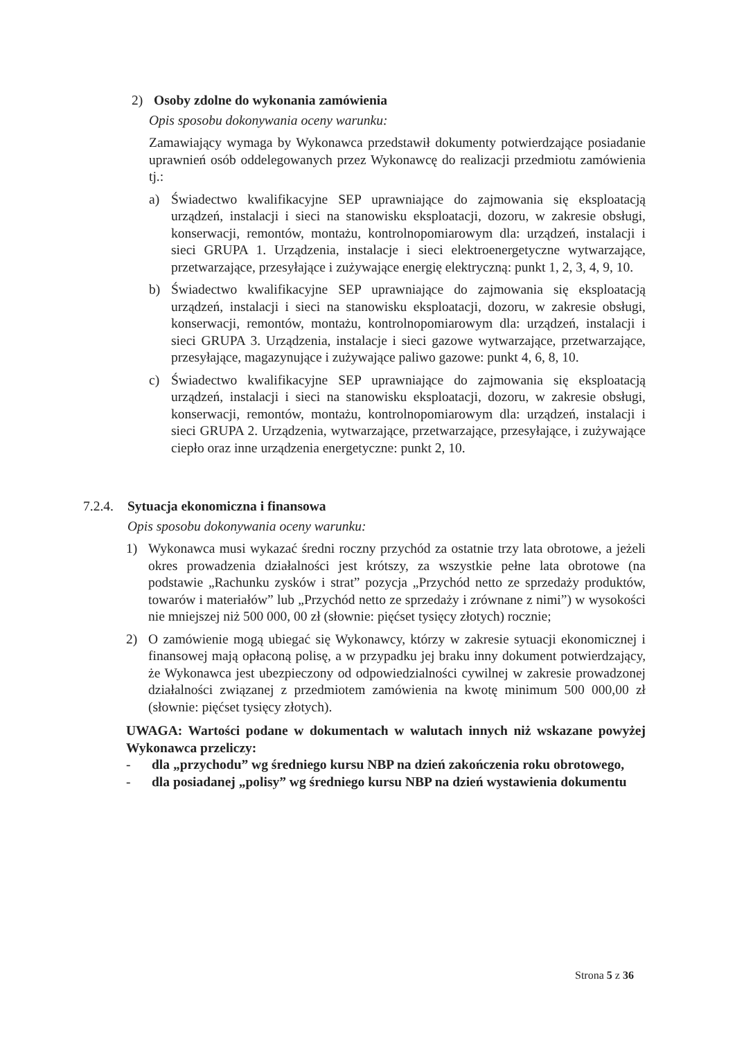2) Osoby zdolne do wykonania zamówienia
Opis sposobu dokonywania oceny warunku:
Zamawiający wymaga by Wykonawca przedstawił dokumenty potwierdzające posiadanie uprawnień osób oddelegowanych przez Wykonawcę do realizacji przedmiotu zamówienia tj.:
a) Świadectwo kwalifikacyjne SEP uprawniające do zajmowania się eksploatacją urządzeń, instalacji i sieci na stanowisku eksploatacji, dozoru, w zakresie obsługi, konserwacji, remontów, montażu, kontrolnopomiarowym dla: urządzeń, instalacji i sieci GRUPA 1. Urządzenia, instalacje i sieci elektroenergetyczne wytwarzające, przetwarzające, przesyłające i zużywające energię elektryczną: punkt 1, 2, 3, 4, 9, 10.
b) Świadectwo kwalifikacyjne SEP uprawniające do zajmowania się eksploatacją urządzeń, instalacji i sieci na stanowisku eksploatacji, dozoru, w zakresie obsługi, konserwacji, remontów, montażu, kontrolnopomiarowym dla: urządzeń, instalacji i sieci GRUPA 3. Urządzenia, instalacje i sieci gazowe wytwarzające, przetwarzające, przesyłające, magazynujące i zużywające paliwo gazowe: punkt 4, 6, 8, 10.
c) Świadectwo kwalifikacyjne SEP uprawniające do zajmowania się eksploatacją urządzeń, instalacji i sieci na stanowisku eksploatacji, dozoru, w zakresie obsługi, konserwacji, remontów, montażu, kontrolnopomiarowym dla: urządzeń, instalacji i sieci GRUPA 2. Urządzenia, wytwarzające, przetwarzające, przesyłające, i zużywające ciepło oraz inne urządzenia energetyczne: punkt 2, 10.
7.2.4.
Sytuacja ekonomiczna i finansowa
Opis sposobu dokonywania oceny warunku:
1) Wykonawca musi wykazać średni roczny przychód za ostatnie trzy lata obrotowe, a jeżeli okres prowadzenia działalności jest krótszy, za wszystkie pełne lata obrotowe (na podstawie „Rachunku zysków i strat” pozycja „Przychód netto ze sprzedaży produktów, towarów i materiałów” lub „Przychód netto ze sprzedaży i zrównane z nimi”) w wysokości nie mniejszej niż 500 000, 00 zł (słownie: pięćset tysięcy złotych) rocznie;
2) O zamówienie mogą ubiegać się Wykonawcy, którzy w zakresie sytuacji ekonomicznej i finansowej mają opłaconą polisę, a w przypadku jej braku inny dokument potwierdzający, że Wykonawca jest ubezpieczony od odpowiedzialności cywilnej w zakresie prowadzonej działalności związanej z przedmiotem zamówienia na kwotę minimum 500 000,00 zł (słownie: pięćset tysięcy złotych).
UWAGA: Wartości podane w dokumentach w walutach innych niż wskazane powyżej Wykonawca przeliczy:
- dla „przychodu” wg średniego kursu NBP na dzień zakończenia roku obrotowego,
- dla posiadanej „polisy” wg średniego kursu NBP na dzień wystawienia dokumentu
Strona 5 z 36